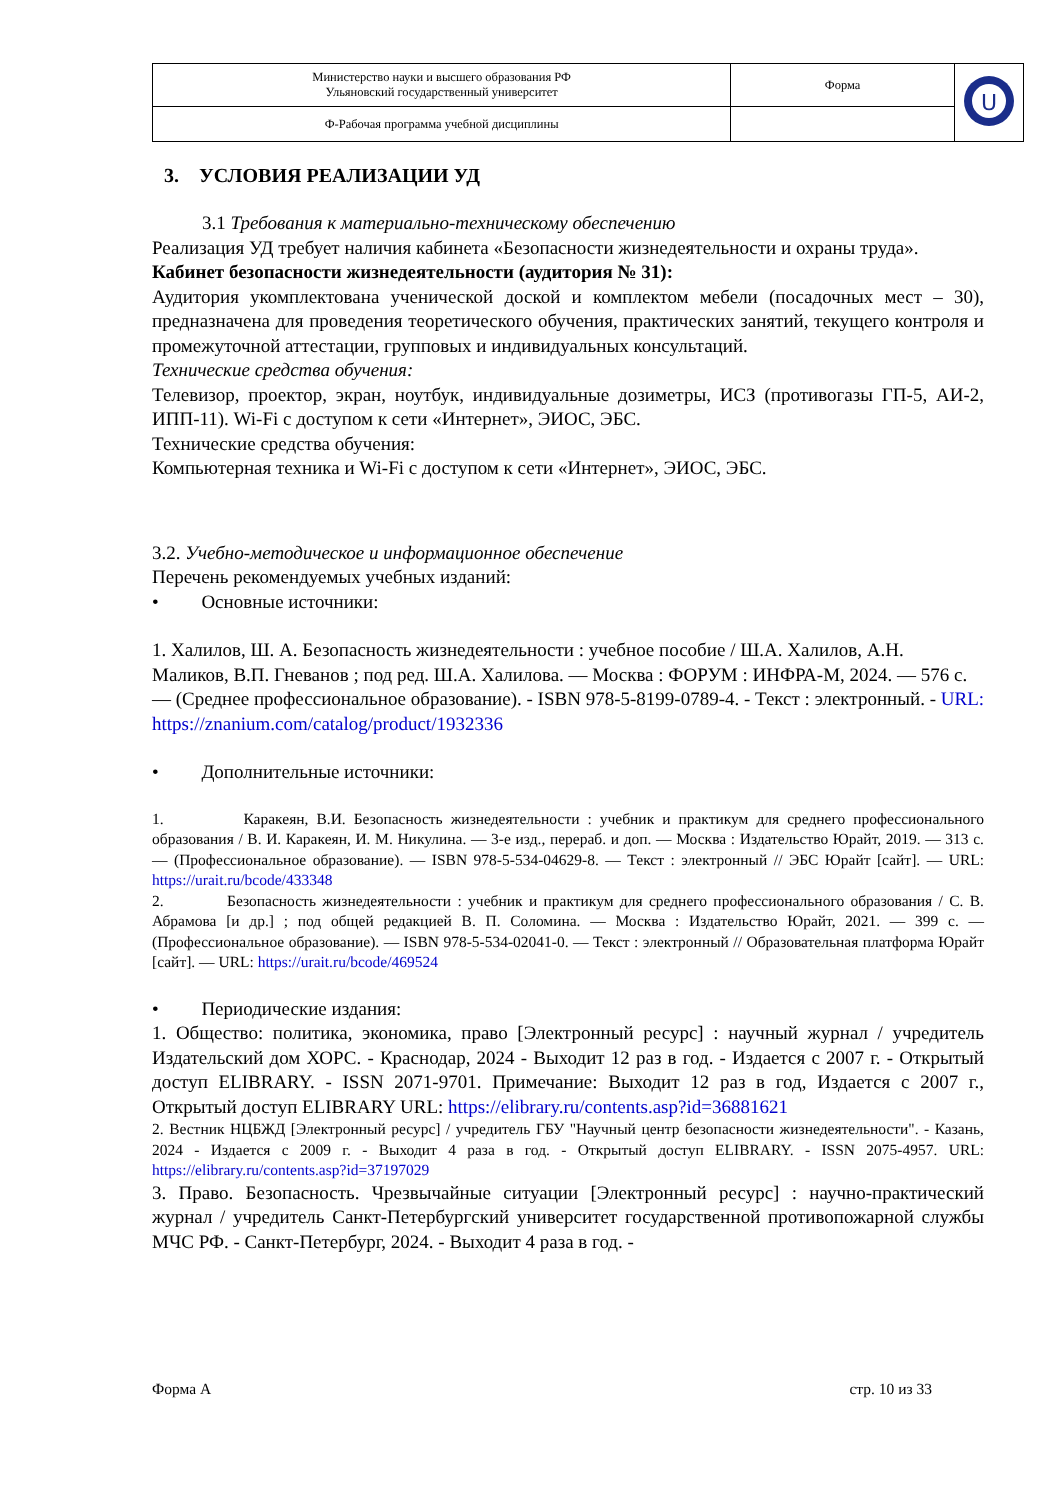| Министерство науки и высшего образования РФ Ульяновский государственный университет | Форма | U |
| Ф-Рабочая программа учебной дисциплины | | |
3. УСЛОВИЯ РЕАЛИЗАЦИИ УД
3.1 Требования к материально-техническому обеспечению
Реализация УД требует наличия кабинета «Безопасности жизнедеятельности и охраны труда».
Кабинет безопасности жизнедеятельности (аудитория № 31):
Аудитория укомплектована ученической доской и комплектом мебели (посадочных мест – 30), предназначена для проведения теоретического обучения, практических занятий, текущего контроля и промежуточной аттестации, групповых и индивидуальных консультаций.
Технические средства обучения:
Телевизор, проектор, экран, ноутбук, индивидуальные дозиметры, ИСЗ (противогазы ГП-5, АИ-2, ИПП-11). Wi-Fi с доступом к сети «Интернет», ЭИОС, ЭБС.
Технические средства обучения:
Компьютерная техника и Wi-Fi с доступом к сети «Интернет», ЭИОС, ЭБС.
3.2. Учебно-методическое и информационное обеспечение
Перечень рекомендуемых учебных изданий:
• Основные источники:
1. Халилов, Ш. А. Безопасность жизнедеятельности : учебное пособие / Ш.А. Халилов, А.Н. Маликов, В.П. Гневанов ; под ред. Ш.А. Халилова. — Москва : ФОРУМ : ИНФРА-М, 2024. — 576 с. — (Среднее профессиональное образование). - ISBN 978-5-8199-0789-4. - Текст : электронный. - URL: https://znanium.com/catalog/product/1932336
• Дополнительные источники:
1. Каракеян, В.И. Безопасность жизнедеятельности : учебник и практикум для среднего профессионального образования / В. И. Каракеян, И. М. Никулина. — 3-е изд., перераб. и доп. — Москва : Издательство Юрайт, 2019. — 313 с. — (Профессиональное образование). — ISBN 978-5-534-04629-8. — Текст : электронный // ЭБС Юрайт [сайт]. — URL: https://urait.ru/bcode/433348
2. Безопасность жизнедеятельности : учебник и практикум для среднего профессионального образования / С. В. Абрамова [и др.] ; под общей редакцией В. П. Соломина. — Москва : Издательство Юрайт, 2021. — 399 с. — (Профессиональное образование). — ISBN 978-5-534-02041-0. — Текст : электронный // Образовательная платформа Юрайт [сайт]. — URL: https://urait.ru/bcode/469524
• Периодические издания:
1. Общество: политика, экономика, право [Электронный ресурс] : научный журнал / учредитель Издательский дом ХОРС. - Краснодар, 2024 - Выходит 12 раз в год. - Издается с 2007 г. - Открытый доступ ELIBRARY. - ISSN 2071-9701. Примечание: Выходит 12 раз в год, Издается с 2007 г., Открытый доступ ELIBRARY URL: https://elibrary.ru/contents.asp?id=36881621
2. Вестник НЦБЖД [Электронный ресурс] / учредитель ГБУ "Научный центр безопасности жизнедеятельности". - Казань, 2024 - Издается с 2009 г. - Выходит 4 раза в год. - Открытый доступ ELIBRARY. - ISSN 2075-4957. URL: https://elibrary.ru/contents.asp?id=37197029
3. Право. Безопасность. Чрезвычайные ситуации [Электронный ресурс] : научно-практический журнал / учредитель Санкт-Петербургский университет государственной противопожарной службы МЧС РФ. - Санкт-Петербург, 2024. - Выходит 4 раза в год. -
Форма А стр. 10 из 33